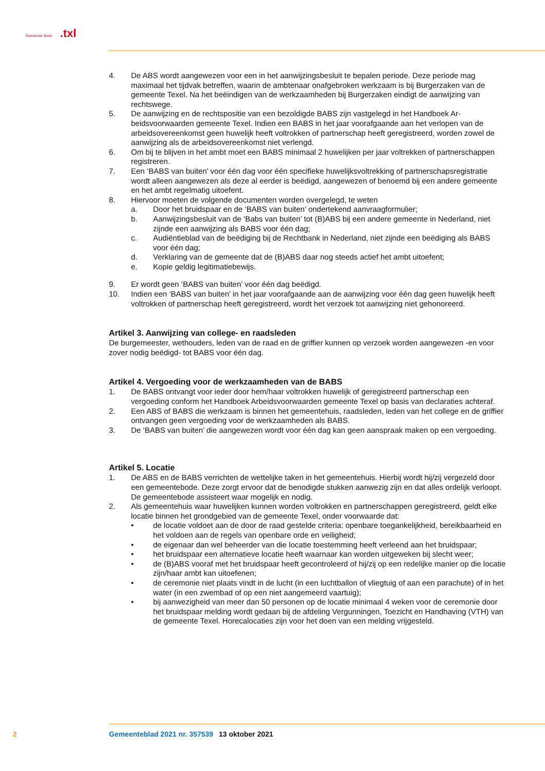Gemeente Texel.txl
4. De ABS wordt aangewezen voor een in het aanwijzingsbesluit te bepalen periode. Deze periode mag maximaal het tijdvak betreffen, waarin de ambtenaar onafgebroken werkzaam is bij Burger­zaken van de gemeente Texel. Na het beëindigen van de werkzaamheden bij Burgerzaken eindigt de aanwijzing van rechtswege.
5. De aanwijzing en de rechtspositie van een bezoldigde BABS zijn vastgelegd in het Handboek Ar­beidsvoorwaarden gemeente Texel. Indien een BABS in het jaar voorafgaande aan het verlopen van de arbeidsovereenkomst geen huwelijk heeft voltrokken of partnerschap heeft geregistreerd, worden zowel de aanwijzing als de arbeidsovereenkomst niet verlengd.
6. Om bij te blijven in het ambt moet een BABS minimaal 2 huwelijken per jaar voltrekken of part­nerschappen registreren.
7. Een ‘BABS van buiten’ voor één dag voor één specifieke huwelijksvoltrekking of partnerschapsre­gistratie wordt alleen aangewezen als deze al eerder is beëdigd, aangewezen of benoemd bij een andere gemeente en het ambt regelmatig uitoefent.
8. Hiervoor moeten de volgende documenten worden overgelegd, te weten
a. Door het bruidspaar en de ‘BABS van buiten’ ondertekend aanvraagformulier;
b. Aanwijzingsbesluit van de ‘Babs van buiten’ tot (B)ABS bij een andere gemeente in Nederland, niet zijnde een aanwijzing als BABS voor één dag;
c. Audiëntieblad van de beëdiging bij de Rechtbank in Nederland, niet zijnde een beëdiging als BABS voor één dag;
d. Verklaring van de gemeente dat de (B)ABS daar nog steeds actief het ambt uitoefent;
e. Kopie geldig legitimatiebewijs.
9. Er wordt geen ‘BABS van buiten’ voor één dag beëdigd.
10. Indien een ‘BABS van buiten’ in het jaar voorafgaande aan de aanwijzing voor één dag geen hu­welijk heeft voltrokken of partnerschap heeft geregistreerd, wordt het verzoek tot aanwijzing niet gehonoreerd.
Artikel 3. Aanwijzing van college- en raadsleden
De burgemeester, wethouders, leden van de raad en de griffier kunnen op verzoek worden aangewezen -en voor zover nodig beëdigd- tot BABS voor één dag.
Artikel 4. Vergoeding voor de werkzaamheden van de BABS
1. De BABS ontvangt voor ieder door hem/haar voltrokken huwelijk of geregistreerd partnerschap een vergoeding conform het Handboek Arbeidsvoorwaarden gemeente Texel op basis van decla­raties achteraf.
2. Een ABS of BABS die werkzaam is binnen het gemeentehuis, raadsleden, leden van het college en de griffier ontvangen geen vergoeding voor de werkzaamheden als BABS.
3. De ‘BABS van buiten’ die aangewezen wordt voor één dag kan geen aanspraak maken op een vergoeding.
Artikel 5. Locatie
1. De ABS en de BABS verrichten de wettelijke taken in het gemeentehuis. Hierbij wordt hij/zij ver­gezeld door een gemeentebode. Deze zorgt ervoor dat de benodigde stukken aanwezig zijn en dat alles ordelijk verloopt. De gemeentebode assisteert waar mogelijk en nodig.
2. Als gemeentehuis waar huwelijken kunnen worden voltrokken en partnerschappen geregistreerd, geldt elke locatie binnen het grondgebied van de gemeente Texel, onder voorwaarde dat:
• de locatie voldoet aan de door de raad gestelde criteria: openbare toegankelijkheid, bereik­baarheid en het voldoen aan de regels van openbare orde en veiligheid;
• de eigenaar dan wel beheerder van die locatie toestemming heeft verleend aan het bruids­paar;
• het bruidspaar een alternatieve locatie heeft waarnaar kan worden uitgeweken bij slecht weer;
• de (B)ABS vooraf met het bruidspaar heeft gecontroleerd of hij/zij op een redelijke manier op die locatie zijn/haar ambt kan uitoefenen;
• de ceremonie niet plaats vindt in de lucht (in een luchtballon of vliegtuig of aan een para­chute) of in het water (in een zwembad of op een niet aangemeerd vaartuig);
• bij aanwezigheid van meer dan 50 personen op de locatie minimaal 4 weken voor de cere­monie door het bruidspaar melding wordt gedaan bij de afdeling Vergunningen, Toezicht en Handhaving (VTH) van de gemeente Texel. Horecalocaties zijn voor het doen van een melding vrijgesteld.
2 Gemeenteblad 2021 nr. 357539 13 oktober 2021